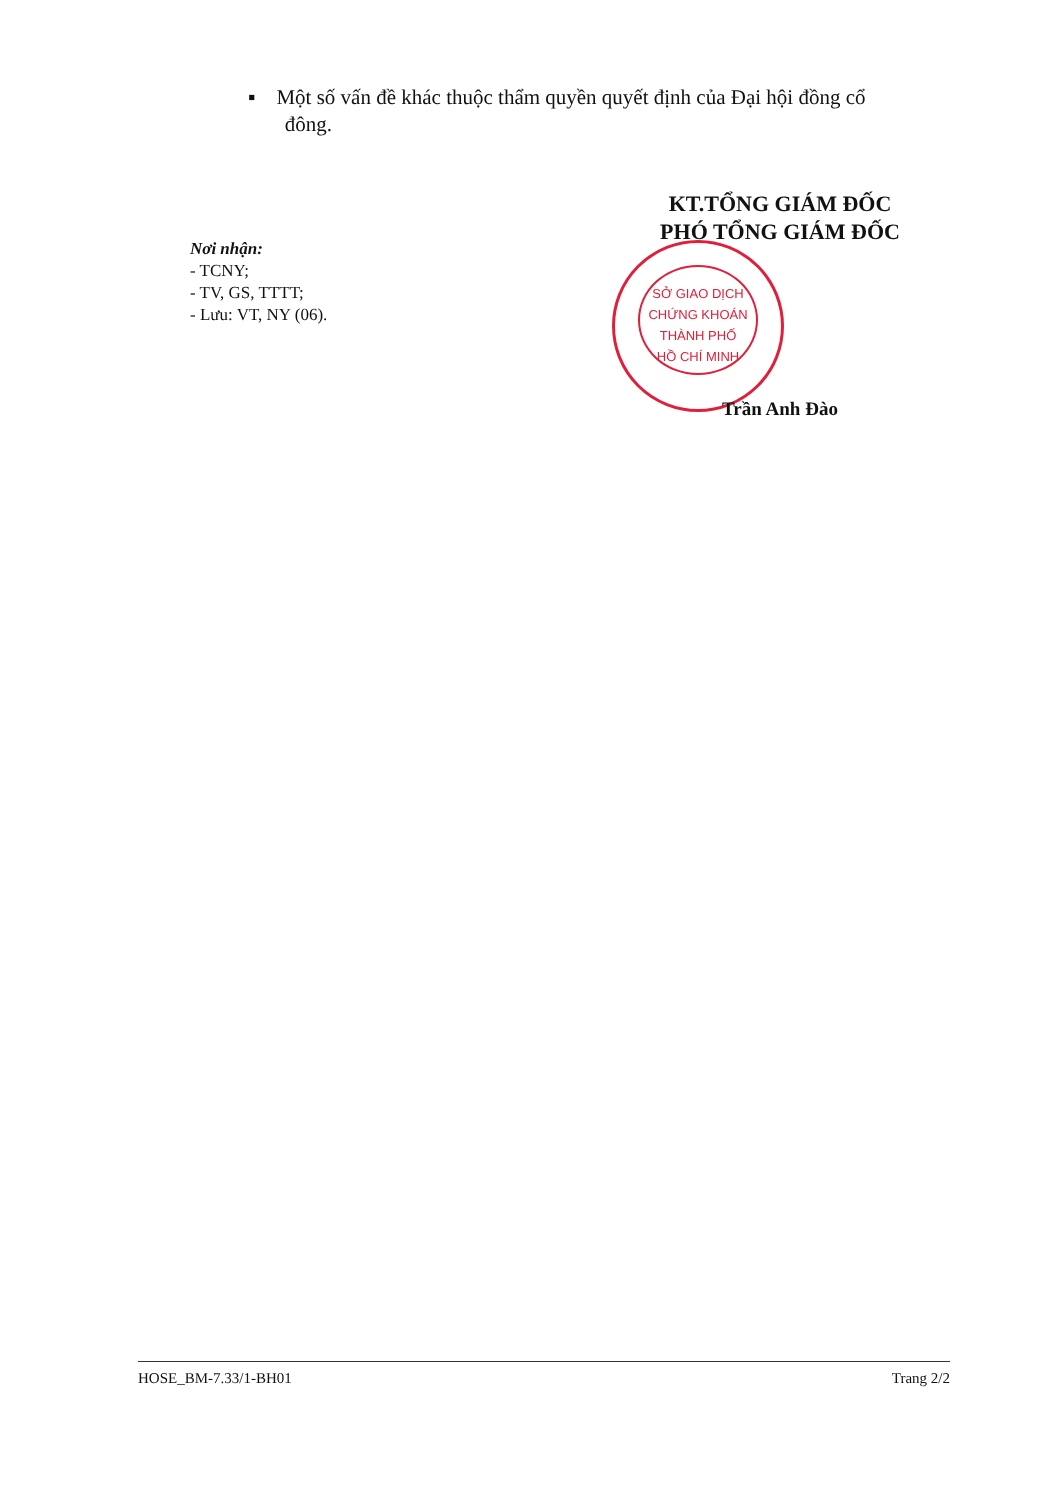▪ Một số vấn đề khác thuộc thẩm quyền quyết định của Đại hội đồng cổ
đông.
Nơi nhận:
- TCNY;
- TV, GS, TTTT;
- Lưu: VT, NY (06).
KT.TỔNG GIÁM ĐỐC
PHÓ TỔNG GIÁM ĐỐC
SỞ GIAO DỊCH
CHỨNG KHOÁN
THÀNH PHỐ
HỒ CHÍ MINH
Trần Anh Đào
HOSE_BM-7.33/1-BH01 Trang 2/2